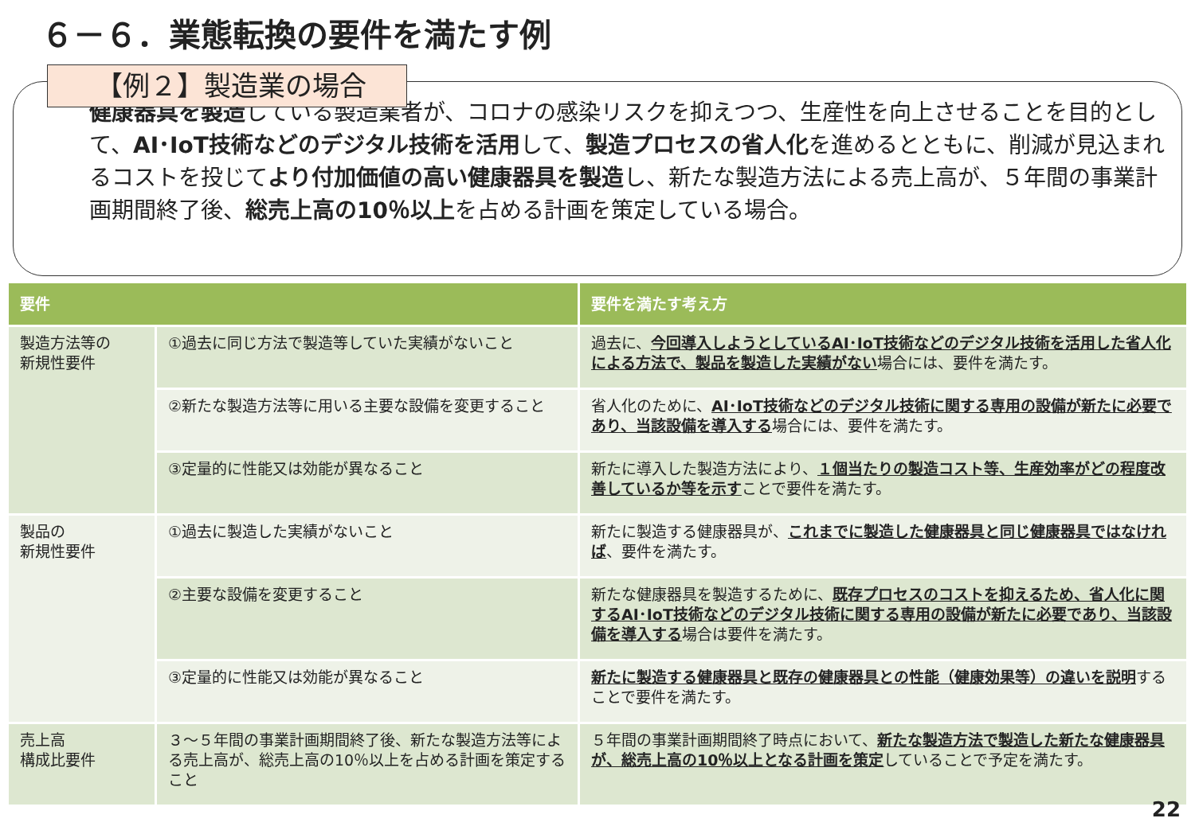６－６．業態転換の要件を満たす例
【例２】製造業の場合
健康器具を製造している製造業者が、コロナの感染リスクを抑えつつ、生産性を向上させることを目的として、AI･IoT技術などのデジタル技術を活用して、製造プロセスの省人化を進めるとともに、削減が見込まれるコストを投じてより付加価値の高い健康器具を製造し、新たな製造方法による売上高が、５年間の事業計画期間終了後、総売上高の10％以上を占める計画を策定している場合。
| 要件 | | 要件を満たす考え方 |
| --- | --- | --- |
| 製造方法等の 新規性要件 | ①過去に同じ方法で製造等していた実績がないこと | 過去に、 今回導入しようとしているAI･IoT技術などのデジタル技術を活用した省人化による方法で、製品を製造した実績がない 場合には、要件を満たす。 |
| | ②新たな製造方法等に用いる主要な設備を変更すること | 省人化のために、 AI･IoT技術などのデジタル技術に関する専用の設備が新たに必要であり、当該設備を導入する 場合には、要件を満たす。 |
| | ③定量的に性能又は効能が異なること | 新たに導入した製造方法により、 １個当たりの製造コスト等、生産効率がどの程度改善しているか等を示す ことで要件を満たす。 |
| 製品の 新規性要件 | ①過去に製造した実績がないこと | 新たに製造する健康器具が、 これまでに製造した健康器具と同じ健康器具ではなければ 、要件を満たす。 |
| | ②主要な設備を変更すること | 新たな健康器具を製造するために、 既存プロセスのコストを抑えるため、省人化に関するAI･IoT技術などのデジタル技術に関する専用の設備が新たに必要であり、当該設備を導入する 場合は要件を満たす。 |
| | ③定量的に性能又は効能が異なること | 新たに製造する健康器具と既存の健康器具との性能（健康効果等）の違いを説明 することで要件を満たす。 |
| 売上高 構成比要件 | ３～５年間の事業計画期間終了後、新たな製造方法等による売上高が、総売上高の10％以上を占める計画を策定すること | ５年間の事業計画期間終了時点において、 新たな製造方法で製造した新たな健康器具が、総売上高の10％以上となる計画を策定 していることで予定を満たす。 |
22